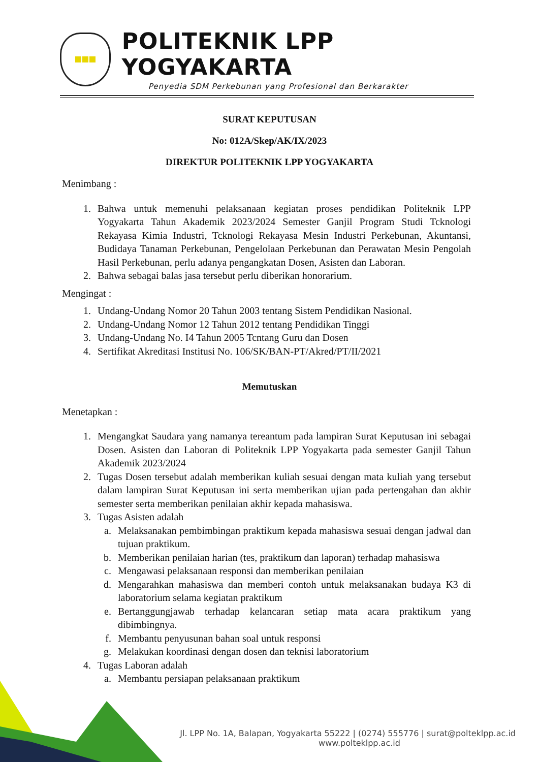POLITEKNIK LPP YOGYAKARTA
Penyedia SDM Perkebunan yang Profesional dan Berkarakter
SURAT KEPUTUSAN
No: 012A/Skep/AK/IX/2023
DIREKTUR POLITEKNIK LPP YOGYAKARTA
Menimbang :
1. Bahwa untuk memenuhi pelaksanaan kegiatan proses pendidikan Politeknik LPP Yogyakarta Tahun Akademik 2023/2024 Semester Ganjil Program Studi Tcknologi Rekayasa Kimia Industri, Tcknologi Rekayasa Mesin Industri Perkebunan, Akuntansi, Budidaya Tanaman Perkebunan, Pengelolaan Perkebunan dan Perawatan Mesin Pengolah Hasil Perkebunan, perlu adanya pengangkatan Dosen, Asisten dan Laboran.
2. Bahwa sebagai balas jasa tersebut perlu diberikan honorarium.
Mengingat :
1. Undang-Undang Nomor 20 Tahun 2003 tentang Sistem Pendidikan Nasional.
2. Undang-Undang Nomor 12 Tahun 2012 tentang Pendidikan Tinggi
3. Undang-Undang No. I4 Tahun 2005 Tcntang Guru dan Dosen
4. Sertifikat Akreditasi Institusi No. 106/SK/BAN-PT/Akred/PT/II/2021
Memutuskan
Menetapkan :
1. Mengangkat Saudara yang namanya tereantum pada lampiran Surat Keputusan ini sebagai Dosen. Asisten dan Laboran di Politeknik LPP Yogyakarta pada semester Ganjil Tahun Akademik 2023/2024
2. Tugas Dosen tersebut adalah memberikan kuliah sesuai dengan mata kuliah yang tersebut dalam lampiran Surat Keputusan ini serta memberikan ujian pada pertengahan dan akhir semester serta memberikan penilaian akhir kepada mahasiswa.
3. Tugas Asisten adalah
a. Melaksanakan pembimbingan praktikum kepada mahasiswa sesuai dengan jadwal dan tujuan praktikum.
b. Memberikan penilaian harian (tes, praktikum dan laporan) terhadap mahasiswa
c. Mengawasi pelaksanaan responsi dan memberikan penilaian
d. Mengarahkan mahasiswa dan memberi contoh untuk melaksanakan budaya K3 di laboratorium selama kegiatan praktikum
e. Bertanggungjawab terhadap kelancaran setiap mata acara praktikum yang dibimbingnya.
f. Membantu penyusunan bahan soal untuk responsi
g. Melakukan koordinasi dengan dosen dan teknisi laboratorium
4. Tugas Laboran adalah
a. Membantu persiapan pelaksanaan praktikum
Jl. LPP No. 1A, Balapan, Yogyakarta 55222 | (0274) 555776 | surat@polteklpp.ac.id
www.polteklpp.ac.id